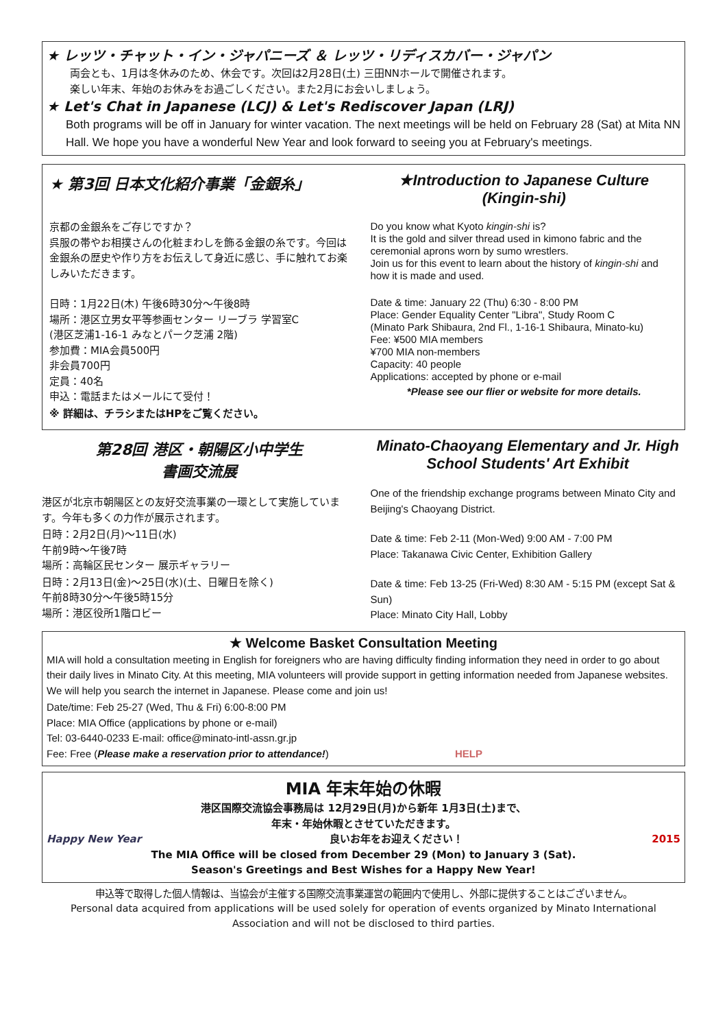★ レッツ・チャット・イン・ジャパニーズ ＆ レッツ・リディスカバー・ジャパン
両会とも、1月は冬休みのため、休会です。次回は2月28日(土) 三田NNホールで開催されます。
楽しい年末、年始のお休みをお過ごしください。また2月にお会いしましょう。
★ Let's Chat in Japanese (LCJ) & Let's Rediscover Japan (LRJ)
Both programs will be off in January for winter vacation. The next meetings will be held on February 28 (Sat) at Mita NN Hall. We hope you have a wonderful New Year and look forward to seeing you at February's meetings.
★ 第3回 日本文化紹介事業「金銀糸」
京都の金銀糸をご存じですか？
呉服の帯やお相撲さんの化粧まわしを飾る金銀の糸です。今回は金銀糸の歴史や作り方をお伝えして身近に感じ、手に触れてお楽しみいただきます。
日時：1月22日(木) 午後6時30分～午後8時
場所：港区立男女平等参画センター リーブラ 学習室C
(港区芝浦1-16-1 みなとパーク芝浦 2階)
参加費：MIA会員500円
非会員700円
定員：40名
申込：電話またはメールにて受付！
※ 詳細は、チラシまたはHPをご覧ください。
★Introduction to Japanese Culture (Kingin-shi)
Do you know what Kyoto kingin-shi is?
It is the gold and silver thread used in kimono fabric and the ceremonial aprons worn by sumo wrestlers.
Join us for this event to learn about the history of kingin-shi and how it is made and used.
Date & time: January 22 (Thu) 6:30 - 8:00 PM
Place: Gender Equality Center "Libra", Study Room C
(Minato Park Shibaura, 2nd Fl., 1-16-1 Shibaura, Minato-ku)
Fee: ¥500 MIA members
¥700 MIA non-members
Capacity: 40 people
Applications: accepted by phone or e-mail
*Please see our flier or website for more details.
第28回 港区・朝陽区小中学生
書画交流展
港区が北京市朝陽区との友好交流事業の一環として実施しています。今年も多くの力作が展示されます。
日時：2月2日(月)～11日(水)
午前9時～午後7時
場所：高輪区民センター 展示ギャラリー
日時：2月13日(金)～25日(水)(土、日曜日を除く)
午前8時30分～午後5時15分
場所：港区役所1階ロビー
Minato-Chaoyang Elementary and Jr. High School Students' Art Exhibit
One of the friendship exchange programs between Minato City and Beijing's Chaoyang District.
Date & time: Feb 2-11 (Mon-Wed) 9:00 AM - 7:00 PM
Place: Takanawa Civic Center, Exhibition Gallery
Date & time: Feb 13-25 (Fri-Wed) 8:30 AM - 5:15 PM (except Sat & Sun)
Place: Minato City Hall, Lobby
★ Welcome Basket Consultation Meeting
MIA will hold a consultation meeting in English for foreigners who are having difficulty finding information they need in order to go about their daily lives in Minato City. At this meeting, MIA volunteers will provide support in getting information needed from Japanese websites. We will help you search the internet in Japanese. Please come and join us!
Date/time: Feb 25-27 (Wed, Thu & Fri) 6:00-8:00 PM
Place: MIA Office (applications by phone or e-mail)
Tel: 03-6440-0233 E-mail: office@minato-intl-assn.gr.jp
Fee: Free (Please make a reservation prior to attendance!) HELP
MIA 年末年始の休暇
港区国際交流協会事務局は 12月29日(月)から新年 1月3日(土)まで、
年末・年始休暇とさせていただきます。
Happy New Year 2015 良いお年をお迎えください！
The MIA Office will be closed from December 29 (Mon) to January 3 (Sat).
Season's Greetings and Best Wishes for a Happy New Year!
申込等で取得した個人情報は、当協会が主催する国際交流事業運営の範囲内で使用し、外部に提供することはございません。
Personal data acquired from applications will be used solely for operation of events organized by Minato International Association and will not be disclosed to third parties.